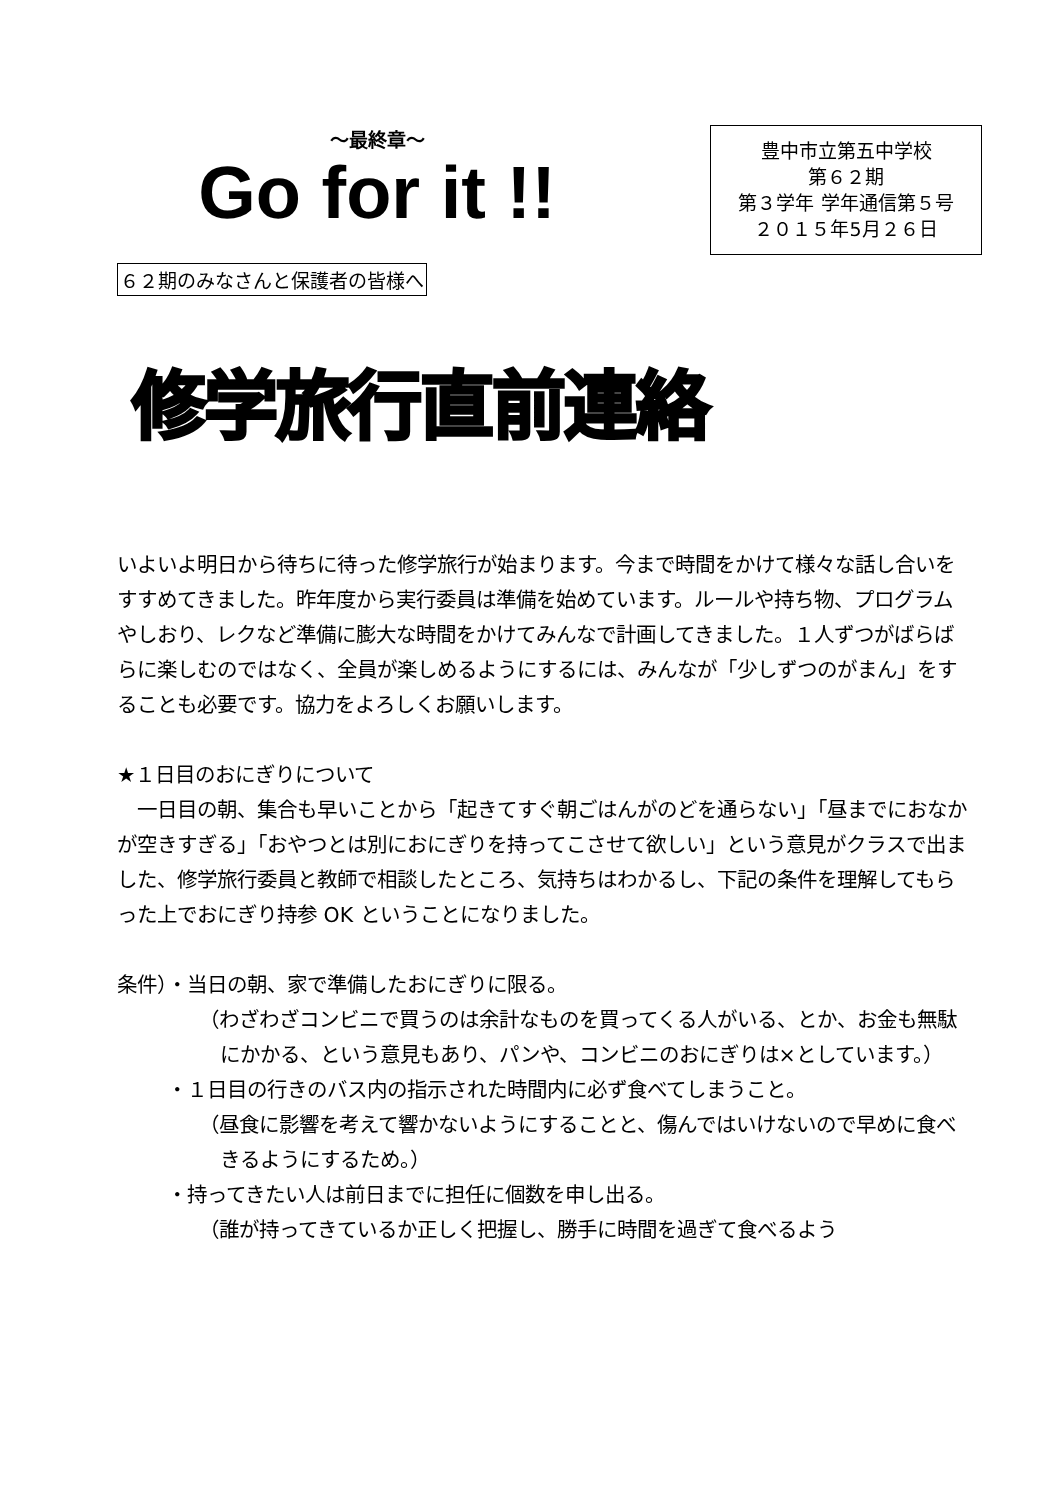～最終章～
Go for it !!
豊中市立第五中学校
第６２期
第３学年 学年通信第５号
２０１５年5月２６日
６２期のみなさんと保護者の皆様へ
修学旅行直前連絡
いよいよ明日から待ちに待った修学旅行が始まります。今まで時間をかけて様々な話し合いをすすめてきました。昨年度から実行委員は準備を始めています。ルールや持ち物、プログラムやしおり、レクなど準備に膨大な時間をかけてみんなで計画してきました。１人ずつがばらばらに楽しむのではなく、全員が楽しめるようにするには、みんなが「少しずつのがまん」をすることも必要です。協力をよろしくお願いします。
★１日目のおにぎりについて
　一日目の朝、集合も早いことから「起きてすぐ朝ごはんがのどを通らない」「昼までにおなかが空きすぎる」「おやつとは別におにぎりを持ってこさせて欲しい」という意見がクラスで出ました、修学旅行委員と教師で相談したところ、気持ちはわかるし、下記の条件を理解してもらった上でおにぎり持参 OK ということになりました。
条件）・当日の朝、家で準備したおにぎりに限る。
（わざわざコンビニで買うのは余計なものを買ってくる人がいる、とか、お金も無駄にかかる、という意見もあり、パンや、コンビニのおにぎりは×としています。）
・１日目の行きのバス内の指示された時間内に必ず食べてしまうこと。
（昼食に影響を考えて響かないようにすることと、傷んではいけないので早めに食べきるようにするため。）
・持ってきたい人は前日までに担任に個数を申し出る。
（誰が持ってきているか正しく把握し、勝手に時間を過ぎて食べるよう